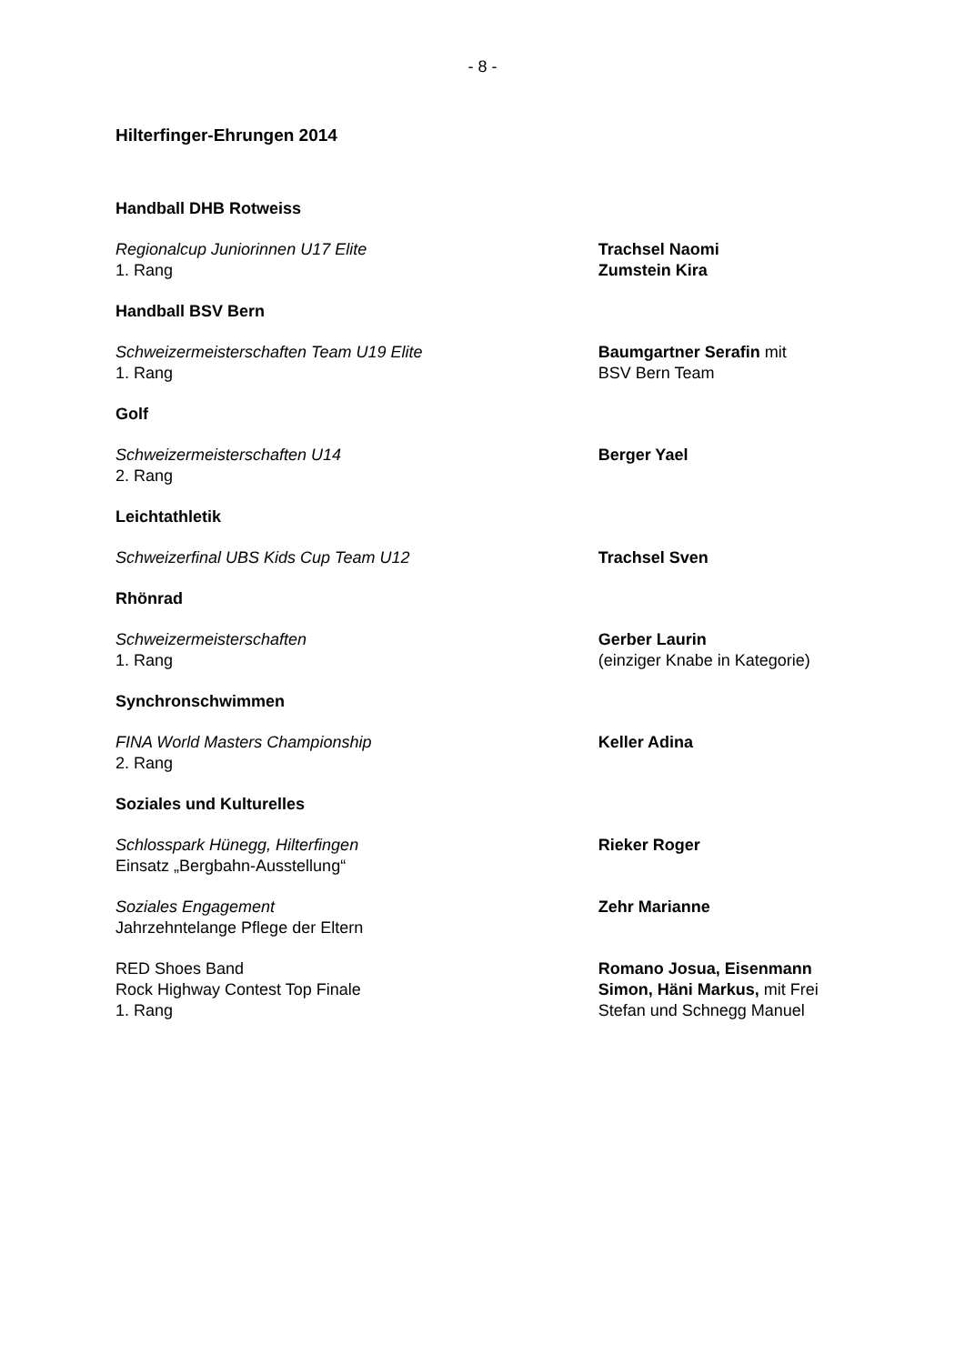- 8 -
Hilterfinger-Ehrungen 2014
Handball DHB Rotweiss
Regionalcup Juniorinnen U17 Elite
1. Rang
Trachsel Naomi
Zumstein Kira
Handball BSV Bern
Schweizermeisterschaften Team U19 Elite
1. Rang
Baumgartner Serafin mit
BSV Bern Team
Golf
Schweizermeisterschaften U14
2. Rang
Berger Yael
Leichtathletik
Schweizerfinal UBS Kids Cup Team U12 Trachsel Sven
Rhönrad
Schweizermeisterschaften
1. Rang
Gerber Laurin
(einziger Knabe in Kategorie)
Synchronschwimmen
FINA World Masters Championship
2. Rang
Keller Adina
Soziales und Kulturelles
Schlosspark Hünegg, Hilterfingen
Einsatz „Bergbahn-Ausstellung“
Rieker Roger
Soziales Engagement
Jahrzehntelange Pflege der Eltern
Zehr Marianne
RED Shoes Band
Rock Highway Contest Top Finale
1. Rang
Romano Josua, Eisenmann Simon, Häni Markus, mit Frei Stefan und Schnegg Manuel